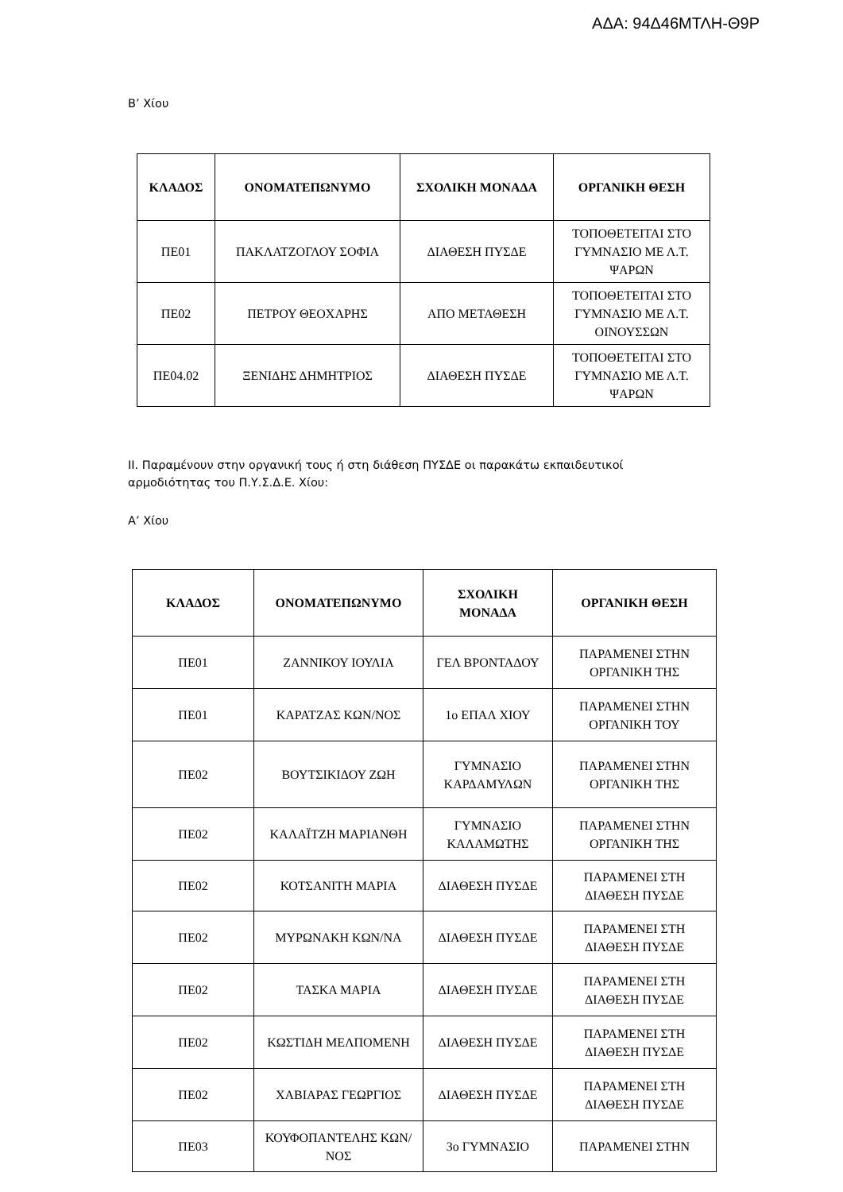ΑΔΑ: 94Δ46ΜΤΛΗ-Θ9Ρ
Β’ Χίου
| ΚΛΑΔΟΣ | ΟΝΟΜΑΤΕΠΩΝΥΜΟ | ΣΧΟΛΙΚΗ ΜΟΝΑΔΑ | ΟΡΓΑΝΙΚΗ ΘΕΣΗ |
| --- | --- | --- | --- |
| ΠΕ01 | ΠΑΚΛΑΤΖΟΓΛΟΥ ΣΟΦΙΑ | ΔΙΑΘΕΣΗ ΠΥΣΔΕ | ΤΟΠΟΘΕΤΕΙΤΑΙ ΣΤΟ ΓΥΜΝΑΣΙΟ ΜΕ Λ.Τ. ΨΑΡΩΝ |
| ΠΕ02 | ΠΕΤΡΟΥ ΘΕΟΧΑΡΗΣ | ΑΠΟ ΜΕΤΑΘΕΣΗ | ΤΟΠΟΘΕΤΕΙΤΑΙ ΣΤΟ ΓΥΜΝΑΣΙΟ ΜΕ Λ.Τ. ΟΙΝΟΥΣΣΩΝ |
| ΠΕ04.02 | ΞΕΝΙΔΗΣ ΔΗΜΗΤΡΙΟΣ | ΔΙΑΘΕΣΗ ΠΥΣΔΕ | ΤΟΠΟΘΕΤΕΙΤΑΙ ΣΤΟ ΓΥΜΝΑΣΙΟ ΜΕ Λ.Τ. ΨΑΡΩΝ |
ΙΙ. Παραμένουν στην οργανική τους ή στη διάθεση ΠΥΣΔΕ οι παρακάτω εκπαιδευτικοί
αρμοδιότητας του Π.Υ.Σ.Δ.Ε. Χίου:
Α’ Χίου
| ΚΛΑΔΟΣ | ΟΝΟΜΑΤΕΠΩΝΥΜΟ | ΣΧΟΛΙΚΗ ΜΟΝΑΔΑ | ΟΡΓΑΝΙΚΗ ΘΕΣΗ |
| --- | --- | --- | --- |
| ΠΕ01 | ΖΑΝΝΙΚΟΥ ΙΟΥΛΙΑ | ΓΕΛ ΒΡΟΝΤΑΔΟΥ | ΠΑΡΑΜΕΝΕΙ ΣΤΗΝ ΟΡΓΑΝΙΚΗ ΤΗΣ |
| ΠΕ01 | ΚΑΡΑΤΖΑΣ ΚΩΝ/ΝΟΣ | 1ο ΕΠΑΛ ΧΙΟΥ | ΠΑΡΑΜΕΝΕΙ ΣΤΗΝ ΟΡΓΑΝΙΚΗ ΤΟΥ |
| ΠΕ02 | ΒΟΥΤΣΙΚΙΔΟΥ ΖΩΗ | ΓΥΜΝΑΣΙΟ ΚΑΡΔΑΜΥΛΩΝ | ΠΑΡΑΜΕΝΕΙ ΣΤΗΝ ΟΡΓΑΝΙΚΗ ΤΗΣ |
| ΠΕ02 | ΚΑΛΑΪΤΖΗ ΜΑΡΙΑΝΘΗ | ΓΥΜΝΑΣΙΟ ΚΑΛΑΜΩΤΗΣ | ΠΑΡΑΜΕΝΕΙ ΣΤΗΝ ΟΡΓΑΝΙΚΗ ΤΗΣ |
| ΠΕ02 | ΚΟΤΣΑΝΙΤΗ ΜΑΡΙΑ | ΔΙΑΘΕΣΗ ΠΥΣΔΕ | ΠΑΡΑΜΕΝΕΙ ΣΤΗ ΔΙΑΘΕΣΗ ΠΥΣΔΕ |
| ΠΕ02 | ΜΥΡΩΝΑΚΗ ΚΩΝ/ΝΑ | ΔΙΑΘΕΣΗ ΠΥΣΔΕ | ΠΑΡΑΜΕΝΕΙ ΣΤΗ ΔΙΑΘΕΣΗ ΠΥΣΔΕ |
| ΠΕ02 | ΤΑΣΚΑ ΜΑΡΙΑ | ΔΙΑΘΕΣΗ ΠΥΣΔΕ | ΠΑΡΑΜΕΝΕΙ ΣΤΗ ΔΙΑΘΕΣΗ ΠΥΣΔΕ |
| ΠΕ02 | ΚΩΣΤΙΔΗ ΜΕΛΠΟΜΕΝΗ | ΔΙΑΘΕΣΗ ΠΥΣΔΕ | ΠΑΡΑΜΕΝΕΙ ΣΤΗ ΔΙΑΘΕΣΗ ΠΥΣΔΕ |
| ΠΕ02 | ΧΑΒΙΑΡΑΣ ΓΕΩΡΓΙΟΣ | ΔΙΑΘΕΣΗ ΠΥΣΔΕ | ΠΑΡΑΜΕΝΕΙ ΣΤΗ ΔΙΑΘΕΣΗ ΠΥΣΔΕ |
| ΠΕ03 | ΚΟΥΦΟΠΑΝΤΕΛΗΣ ΚΩΝ/ΝΟΣ | 3ο ΓΥΜΝΑΣΙΟ | ΠΑΡΑΜΕΝΕΙ ΣΤΗΝ |